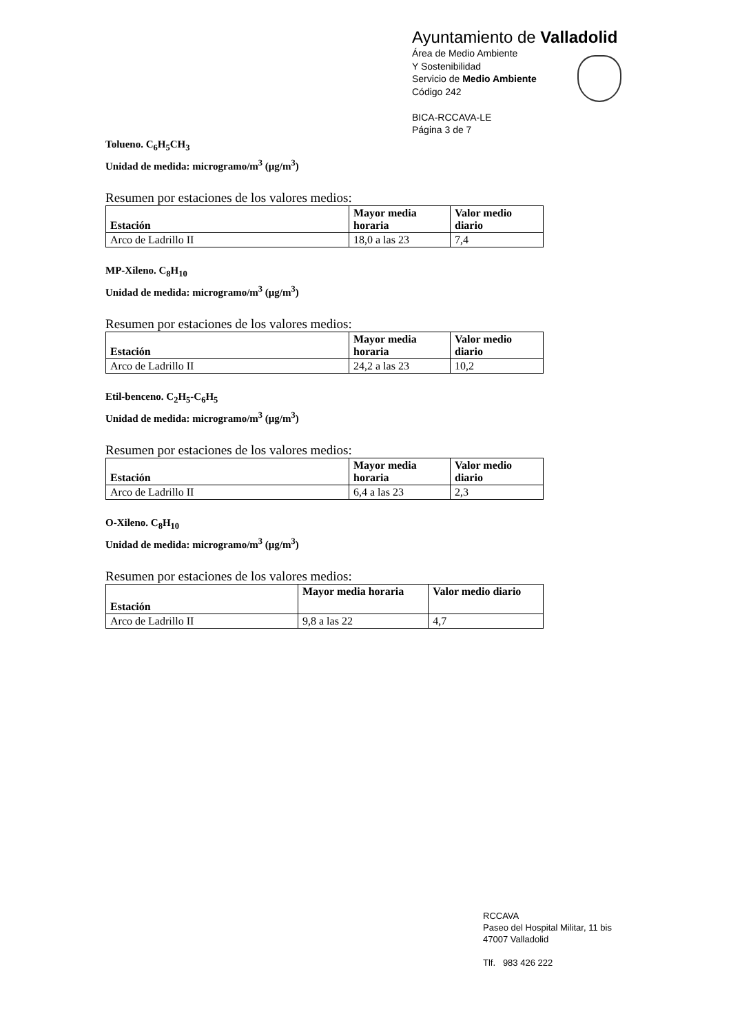Ayuntamiento de Valladolid
Área de Medio Ambiente
Y Sostenibilidad
Servicio de Medio Ambiente
Código 242
BICA-RCCAVA-LE
Página 3 de 7
Tolueno. C<sub>6</sub>H<sub>5</sub>CH<sub>3</sub>
Unidad de medida: microgramo/m<sup>3</sup> (μg/m<sup>3</sup>)
Resumen por estaciones de los valores medios:
| Estación | Mayor media horaria | Valor medio diario |
| --- | --- | --- |
| Arco de Ladrillo II | 18,0 a las 23 | 7,4 |
MP-Xileno. C<sub>8</sub>H<sub>10</sub>
Unidad de medida: microgramo/m<sup>3</sup> (μg/m<sup>3</sup>)
Resumen por estaciones de los valores medios:
| Estación | Mayor media horaria | Valor medio diario |
| --- | --- | --- |
| Arco de Ladrillo II | 24,2 a las 23 | 10,2 |
Etil-benceno. C<sub>2</sub>H<sub>5</sub>-C<sub>6</sub>H<sub>5</sub>
Unidad de medida: microgramo/m<sup>3</sup> (μg/m<sup>3</sup>)
Resumen por estaciones de los valores medios:
| Estación | Mayor media horaria | Valor medio diario |
| --- | --- | --- |
| Arco de Ladrillo II | 6,4 a las 23 | 2,3 |
O-Xileno. C<sub>8</sub>H<sub>10</sub>
Unidad de medida: microgramo/m<sup>3</sup> (μg/m<sup>3</sup>)
Resumen por estaciones de los valores medios:
| Estación | Mayor media horaria | Valor medio diario |
| --- | --- | --- |
| Arco de Ladrillo II | 9,8 a las 22 | 4,7 |
RCCAVA
Paseo del Hospital Militar, 11 bis
47007 Valladolid
Tlf. 983 426 222